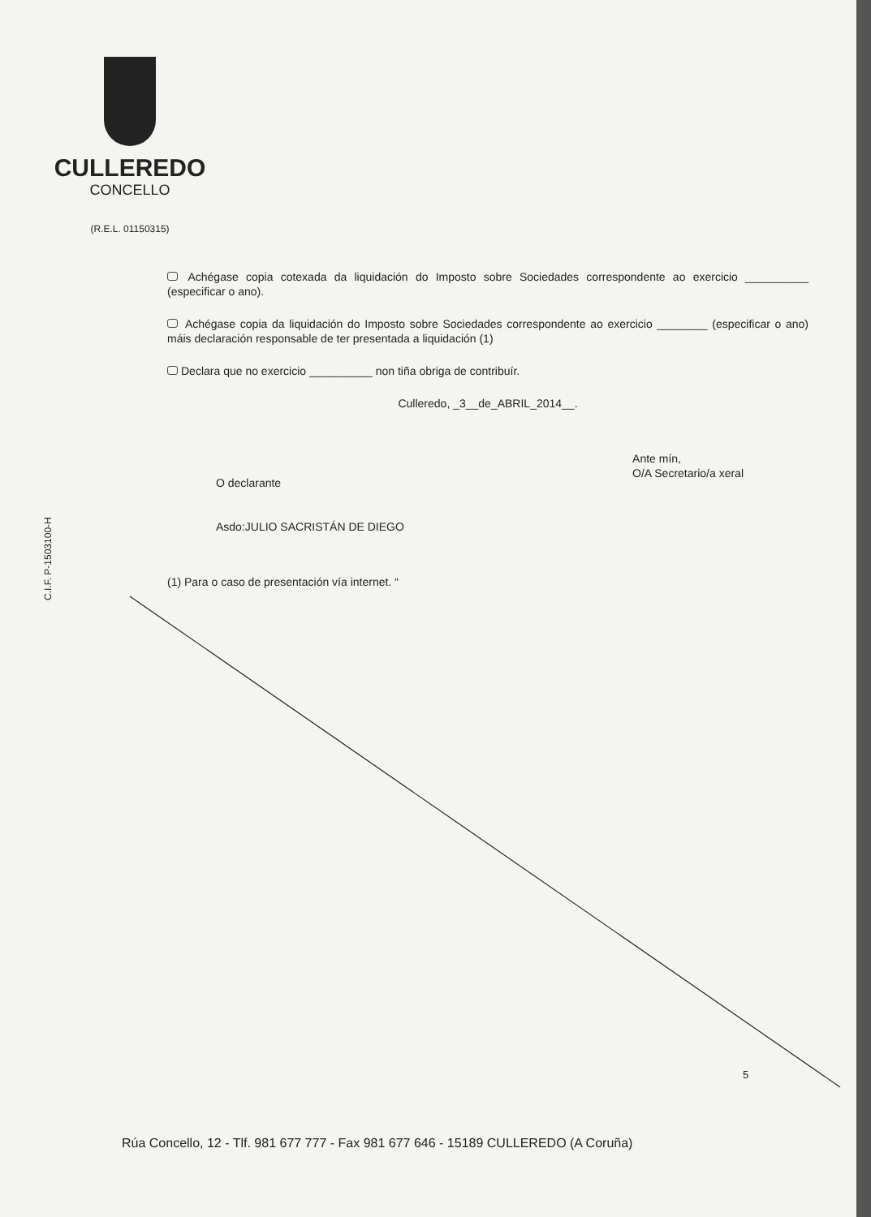CULLEREDO
CONCELLO
(R.E.L. 01150315)
Achégase copia cotexada da liquidación do Imposto sobre Sociedades correspondente ao exercicio __________ (especificar o ano).
Achégase copia da liquidación do Imposto sobre Sociedades correspondente ao exercicio ________ (especificar o ano) máis declaración responsable de ter presentada a liquidación (1)
Declara que no exercicio __________ non tiña obriga de contribuír.
Culleredo, _3__de_ABRIL_2014__.
O declarante
Asdo:JULIO SACRISTÁN DE DIEGO
Ante mín,
O/A Secretario/a xeral
(1) Para o caso de presentación vía internet. “
C.I.F. P-1503100-H
5
Rúa Concello, 12 - Tlf. 981 677 777 - Fax 981 677 646 - 15189 CULLEREDO (A Coruña)